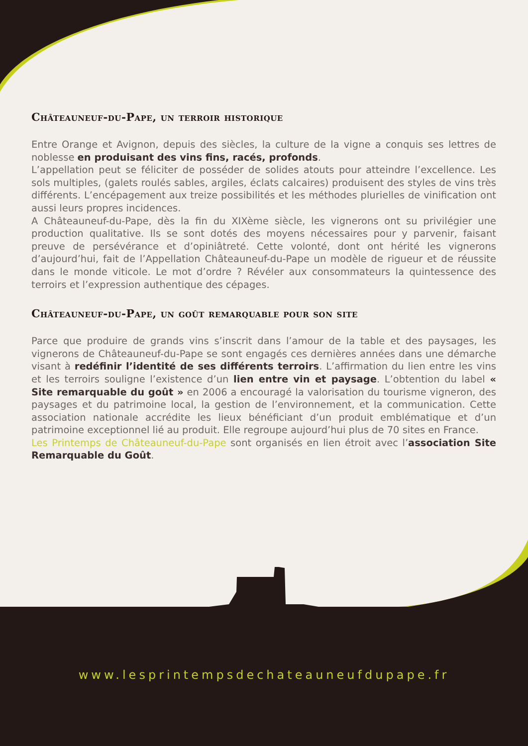Châteauneuf-du-Pape, un terroir historique
Entre Orange et Avignon, depuis des siècles, la culture de la vigne a conquis ses lettres de noblesse en produisant des vins fins, racés, profonds.
L’appellation peut se féliciter de posséder de solides atouts pour atteindre l’excellence. Les sols multiples, (galets roulés sables, argiles, éclats calcaires) produisent des styles de vins très différents. L’encépagement aux treize possibilités et les méthodes plurielles de vinification ont aussi leurs propres incidences.
A Châteauneuf-du-Pape, dès la fin du XIXème siècle, les vignerons ont su privilégier une production qualitative. Ils se sont dotés des moyens nécessaires pour y parvenir, faisant preuve de persévérance et d’opiniâtreté. Cette volonté, dont ont hérité les vignerons d’aujourd’hui, fait de l’Appellation Châteauneuf-du-Pape un modèle de rigueur et de réussite dans le monde viticole. Le mot d’ordre ? Révéler aux consommateurs la quintessence des terroirs et l’expression authentique des cépages.
Châteauneuf-du-Pape, un goût remarquable pour son site
Parce que produire de grands vins s’inscrit dans l’amour de la table et des paysages, les vignerons de Châteauneuf-du-Pape se sont engagés ces dernières années dans une démarche visant à redéfinir l’identité de ses différents terroirs. L’affirmation du lien entre les vins et les terroirs souligne l’existence d’un lien entre vin et paysage. L’obtention du label « Site remarquable du goût » en 2006 a encouragé la valorisation du tourisme vigneron, des paysages et du patrimoine local, la gestion de l’environnement, et la communication. Cette association nationale accrédite les lieux bénéficiant d’un produit emblématique et d’un patrimoine exceptionnel lié au produit. Elle regroupe aujourd’hui plus de 70 sites en France.
Les Printemps de Châteauneuf-du-Pape sont organisés en lien étroit avec l’association Site Remarquable du Goût.
www.lesprintempsdechateauneufdupape.fr